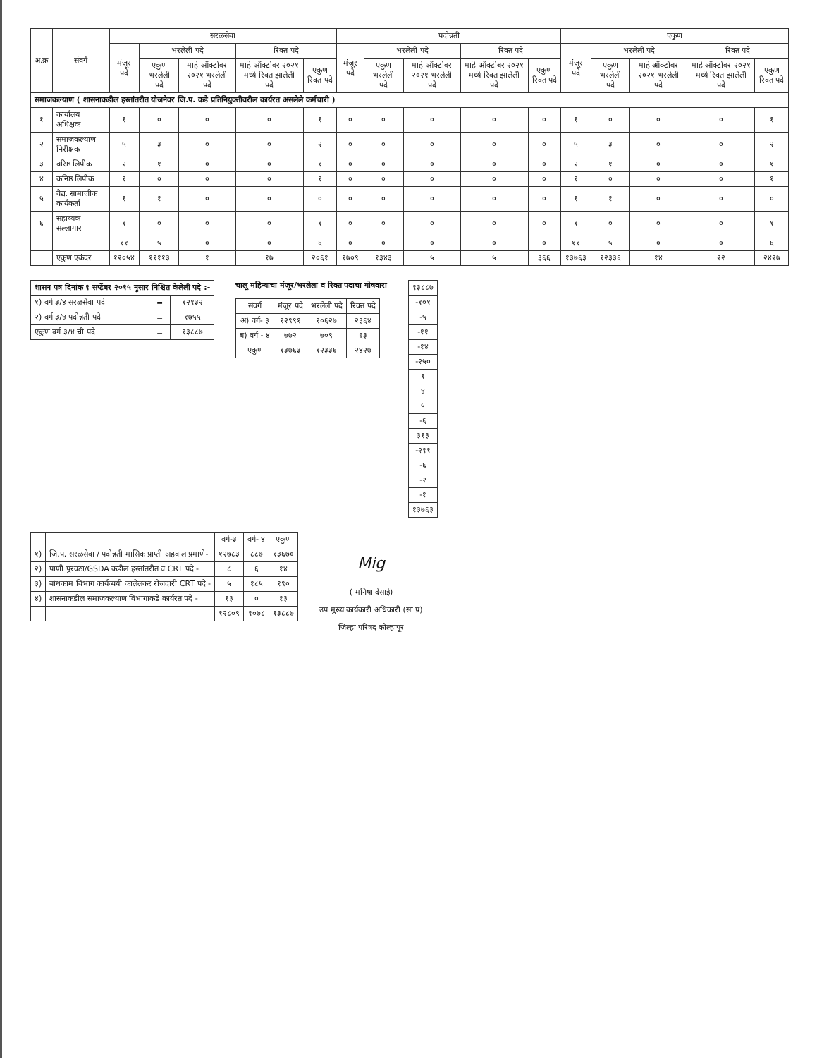| अ.क्र | संवर्ग | सरळसेवा | | | | | पदोन्नती | | | | | एकुण | | | | |
| --- | --- | --- | --- | --- | --- | --- | --- | --- | --- | --- | --- | --- | --- | --- | --- | --- |
| | | मंजूर पदे | भरलेली पदे | | रिक्त पदे | | मंजूर पदे | भरलेली पदे | | रिक्त पदे | | मंजूर पदे | भरलेली पदे | | रिक्त पदे | |
| | | | एकुण भरलेली पदे | माहे ऑक्टोबर २०२१ भरलेली पदे | माहे ऑक्टोबर २०२१ मध्ये रिक्त झालेली पदे | एकुण रिक्त पदे | | एकुण भरलेली पदे | माहे ऑक्टोबर २०२१ भरलेली पदे | माहे ऑक्टोबर २०२१ मध्ये रिक्त झालेली पदे | एकुण रिक्त पदे | | एकुण भरलेली पदे | माहे ऑक्टोबर २०२१ भरलेली पदे | माहे ऑक्टोबर २०२१ मध्ये रिक्त झालेली पदे | एकुण रिक्त पदे |
| समाजकल्याण ( शासनाकडील हस्तांतरीत योजनेवर जि.प. कडे प्रतिनियुक्तीवरील कार्यरत असलेले कर्मचारी ) | | | | | | | | | | | | | | | | |
| १ | कार्यालय अधिक्षक | १ | ० | ० | ० | १ | ० | ० | ० | ० | ० | १ | ० | ० | ० | १ |
| २ | समाजकल्याण निरीक्षक | ५ | ३ | ० | ० | २ | ० | ० | ० | ० | ० | ५ | ३ | ० | ० | २ |
| ३ | वरिष्ठ लिपीक | २ | १ | ० | ० | १ | ० | ० | ० | ० | ० | २ | १ | ० | ० | १ |
| ४ | कनिष्ठ लिपीक | १ | ० | ० | ० | १ | ० | ० | ० | ० | ० | १ | ० | ० | ० | १ |
| ५ | वैद्य. सामाजीक कार्यकर्ता | १ | १ | ० | ० | ० | ० | ० | ० | ० | ० | १ | १ | ० | ० | ० |
| ६ | सहाय्यक सल्लागार | १ | ० | ० | ० | १ | ० | ० | ० | ० | ० | १ | ० | ० | ० | १ |
| | | ११ | ५ | ० | ० | ६ | ० | ० | ० | ० | ० | ११ | ५ | ० | ० | ६ |
| | एकुण एकंदर | १२०५४ | ११११३ | १ | १७ | २०६१ | १७०९ | १३४३ | ५ | ५ | ३६६ | १३७६३ | १२३३६ | १४ | २२ | २४२७ |
| शासन पत्र दिनांक १ सप्टेंबर २०१५ नुसार निश्चित केलेली पदे :- | | |
| १) वर्ग ३/४ सरळसेवा पदे | = | १२१३२ |
| २) वर्ग ३/४ पदोन्नती पदे | = | १७५५ |
| एकुण वर्ग ३/४ ची पदे | = | १३८८७ |
चालू महिन्याचा मंजूर/भरलेला व रिक्त पदाचा गोषवारा
| संवर्ग | मंजूर पदे | भरलेली पदे | रिक्त पदे |
| --- | --- | --- | --- |
| अ) वर्ग- ३ | १२९९१ | १०६२७ | २३६४ |
| ब) वर्ग - ४ | ७७२ | ७०९ | ६३ |
| एकुण | १३७६३ | १२३३६ | २४२७ |
| १३८८७ |
| -१०१ |
| -५ |
| -११ |
| -१४ |
| -२५० |
| १ |
| ४ |
| ५ |
| -६ |
| ३१३ |
| -२११ |
| -६ |
| -२ |
| -१ |
| १३७६३ |
| | | वर्ग-३ | वर्ग- ४ | एकुण |
| --- | --- | --- | --- | --- |
| १) | जि.प. सरळसेवा / पदोन्नती मासिक प्राप्ती अहवाल प्रमाणे- | १२७८३ | ८८७ | १३६७० |
| २) | पाणी पुरवठा/GSDA कडील हस्तांतरीत व CRT पदे - | ८ | ६ | १४ |
| ३) | बांधकाम विभाग कार्यव्ययी कालेलकर रोजंदारी CRT पदे - | ५ | १८५ | १९० |
| ४) | शासनाकडील समाजकल्याण विभागाकडे कार्यरत पदे - | १३ | ० | १३ |
| | | १२८०९ | १०७८ | १३८८७ |
Mig
( मनिषा देसाई)
उप मुख्य कार्यकारी अधिकारी (सा.प्र)
जिल्हा परिषद कोल्हापूर